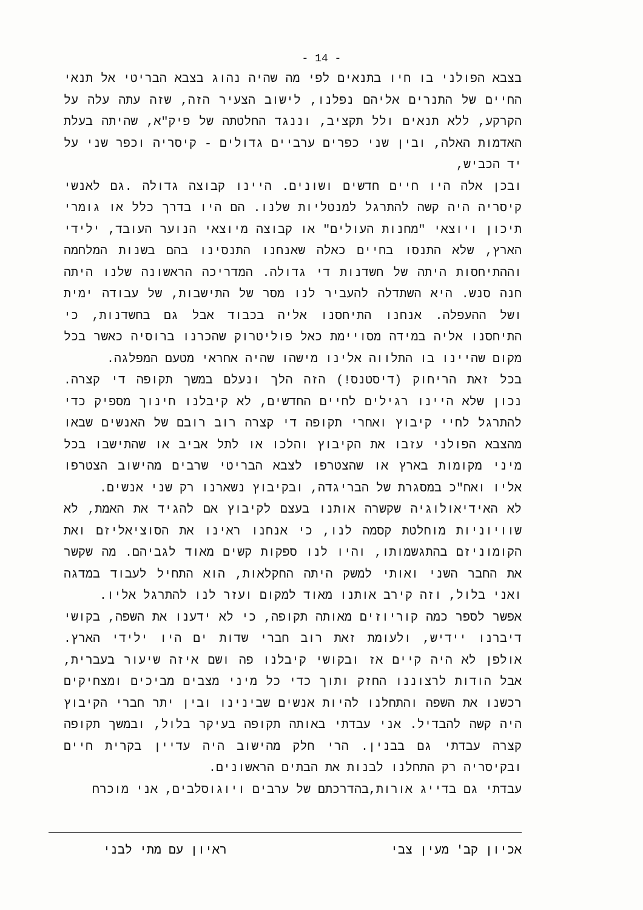- 14 -
בצבא הפולני בו חיו בתנאים לפי מה שהיה נהוג בצבא הבריטי אל תנאי החיים של התנרים אליהם נפלנו, לישוב הצעיר הזה, שזה עתה עלה על הקרקע, ללא תנאים ולל תקציב, וננגד החלטתה של פיק"א, שהיתה בעלת האדמות האלה, ובין שני כפרים ערביים גדולים - קיסריה וכפר שני על יד הכביש,
ובכן אלה היו חיים חדשים ושונים. היינו קבוצה גדולה .גם לאנשי קיסריה היה קשה להתרגל למנטליות שלנו. הם היו בדרך כלל או גומרי תיכון ויוצאי "מחנות העולים" או קבוצה מיוצאי הנוער העובד, ילידי הארץ, שלא התנסו בחיים כאלה שאנחנו התנסינו בהם בשנות המלחמה וההתיחסות היתה של חשדנות די גדולה. המדריכה הראשונה שלנו היתה חנה סנש. היא השתדלה להעביר לנו מסר של התישבות, של עבודה ימית ושל ההעפלה. אנחנו התיחסנו אליה בכבוד אבל גם בחשדנות, כי התיחסנו אליה במידה מסויימת כאל פוליטרוק שהכרנו ברוסיה כאשר בכל מקום שהיינו בו התלווה אלינו מישהו שהיה אחראי מטעם המפלגה.
בכל זאת הריחוק (דיסטנס!) הזה הלך ונעלם במשך תקופה די קצרה. נכון שלא היינו רגילים לחיים החדשים, לא קיבלנו חינוך מספיק כדי להתרגל לחיי קיבוץ ואחרי תקופה די קצרה רוב רובם של האנשים שבאו מהצבא הפולני עזבו את הקיבוץ והלכו או לתל אביב או שהתישבו בכל מיני מקומות בארץ או שהצטרפו לצבא הבריטי שרבים מהישוב הצטרפו אליו ואח"כ במסגרת של הבריגדה, ובקיבוץ נשארנו רק שני אנשים.
לא האידיאולוגיה שקשרה אותנו בעצם לקיבוץ אם להגיד את האמת, לא שוויוניות מוחלטת קסמה לנו, כי אנחנו ראינו את הסוציאליזם ואת הקומוניזם בהתגשמותו, והיו לנו ספקות קשים מאוד לגביהם. מה שקשר את החבר השני ואותי למשק היתה החקלאות, הוא התחיל לעבוד במדגה ואני בלול, וזה קירב אותנו מאוד למקום ועזר לנו להתרגל אליו.
אפשר לספר כמה קוריוזים מאותה תקופה, כי לא ידענו את השפה, בקושי דיברנו יידיש, ולעומת זאת רוב חברי שדות ים היו ילידי הארץ. אולפן לא היה קיים אז ובקושי קיבלנו פה ושם איזה שיעור בעברית, אבל הודות לרצוננו החזק ותוך כדי כל מיני מצבים מביכים ומצחיקים רכשנו את השפה והתחלנו להיות אנשים שבינינו ובין יתר חברי הקיבוץ היה קשה להבדיל. אני עבדתי באותה תקופה בעיקר בלול, ובמשך תקופה קצרה עבדתי גם בבנין. הרי חלק מהישוב היה עדיין בקרית חיים ובקיסריה רק התחלנו לבנות את הבתים הראשונים.
עבדתי גם בדייג אורות,בהדרכתם של ערבים ויוגוסלבים, אני מוכרח
אכיון קב' מעין צבי ראיון עם מתי לבני